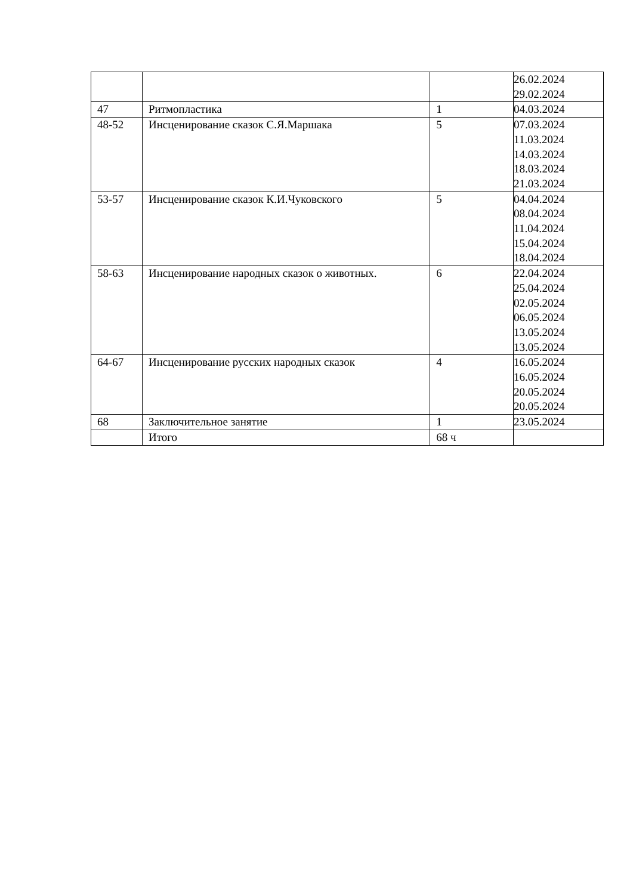| | | | 26.02.2024 29.02.2024 |
| 47 | Ритмопластика | 1 | 04.03.2024 |
| 48-52 | Инсценирование сказок С.Я.Маршака | 5 | 07.03.2024 11.03.2024 14.03.2024 18.03.2024 21.03.2024 |
| 53-57 | Инсценирование сказок К.И.Чуковского | 5 | 04.04.2024 08.04.2024 11.04.2024 15.04.2024 18.04.2024 |
| 58-63 | Инсценирование народных сказок о животных. | 6 | 22.04.2024 25.04.2024 02.05.2024 06.05.2024 13.05.2024 13.05.2024 |
| 64-67 | Инсценирование русских народных сказок | 4 | 16.05.2024 16.05.2024 20.05.2024 20.05.2024 |
| 68 | Заключительное занятие | 1 | 23.05.2024 |
| | Итого | 68 ч | |